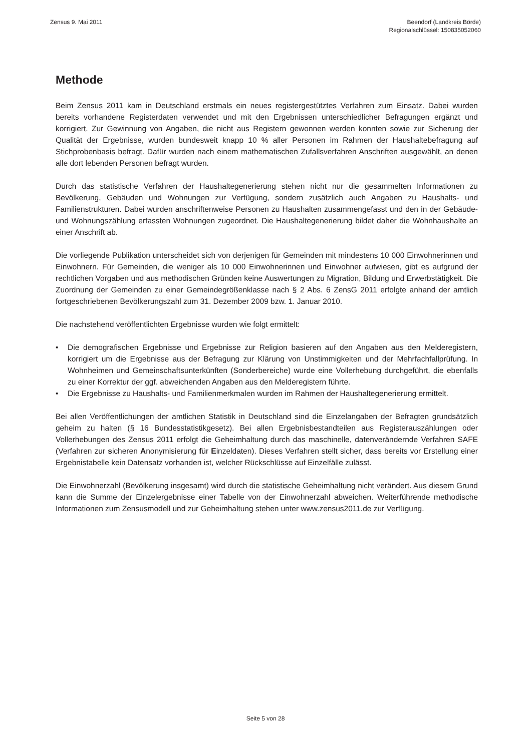Zensus 9. Mai 2011 Beendorf (Landkreis Börde)
Regionalschlüssel: 150835052060
Methode
Beim Zensus 2011 kam in Deutschland erstmals ein neues registergestütztes Verfahren zum Einsatz. Dabei wurden bereits vorhandene Registerdaten verwendet und mit den Ergebnissen unterschiedlicher Befragungen ergänzt und korrigiert. Zur Gewinnung von Angaben, die nicht aus Registern gewonnen werden konnten sowie zur Sicherung der Qualität der Ergebnisse, wurden bundesweit knapp 10 % aller Personen im Rahmen der Haushaltebefragung auf Stichprobenbasis befragt. Dafür wurden nach einem mathematischen Zufallsverfahren Anschriften ausgewählt, an denen alle dort lebenden Personen befragt wurden.
Durch das statistische Verfahren der Haushaltegenerierung stehen nicht nur die gesammelten Informationen zu Bevölkerung, Gebäuden und Wohnungen zur Verfügung, sondern zusätzlich auch Angaben zu Haushalts- und Familienstrukturen. Dabei wurden anschriftenweise Personen zu Haushalten zusammengefasst und den in der Gebäude- und Wohnungszählung erfassten Wohnungen zugeordnet. Die Haushaltegenerierung bildet daher die Wohnhaushalte an einer Anschrift ab.
Die vorliegende Publikation unterscheidet sich von derjenigen für Gemeinden mit mindestens 10 000 Einwohnerinnen und Einwohnern. Für Gemeinden, die weniger als 10 000 Einwohnerinnen und Einwohner aufwiesen, gibt es aufgrund der rechtlichen Vorgaben und aus methodischen Gründen keine Auswertungen zu Migration, Bildung und Erwerbstätigkeit. Die Zuordnung der Gemeinden zu einer Gemeindegrößenklasse nach § 2 Abs. 6 ZensG 2011 erfolgte anhand der amtlich fortgeschriebenen Bevölkerungszahl zum 31. Dezember 2009 bzw. 1. Januar 2010.
Die nachstehend veröffentlichten Ergebnisse wurden wie folgt ermittelt:
• Die demografischen Ergebnisse und Ergebnisse zur Religion basieren auf den Angaben aus den Melderegistern, korrigiert um die Ergebnisse aus der Befragung zur Klärung von Unstimmigkeiten und der Mehrfachfallprüfung. In Wohnheimen und Gemeinschaftsunterkünften (Sonderbereiche) wurde eine Vollerhebung durchgeführt, die ebenfalls zu einer Korrektur der ggf. abweichenden Angaben aus den Melderegistern führte.
• Die Ergebnisse zu Haushalts- und Familienmerkmalen wurden im Rahmen der Haushaltegenerierung ermittelt.
Bei allen Veröffentlichungen der amtlichen Statistik in Deutschland sind die Einzelangaben der Befragten grundsätzlich geheim zu halten (§ 16 Bundesstatistikgesetz). Bei allen Ergebnisbestandteilen aus Registerauszählungen oder Vollerhebungen des Zensus 2011 erfolgt die Geheimhaltung durch das maschinelle, datenverändernde Verfahren SAFE (Verfahren zur sicheren Anonymisierung für Einzeldaten). Dieses Verfahren stellt sicher, dass bereits vor Erstellung einer Ergebnistabelle kein Datensatz vorhanden ist, welcher Rückschlüsse auf Einzelfälle zulässt.
Die Einwohnerzahl (Bevölkerung insgesamt) wird durch die statistische Geheimhaltung nicht verändert. Aus diesem Grund kann die Summe der Einzelergebnisse einer Tabelle von der Einwohnerzahl abweichen. Weiterführende methodische Informationen zum Zensusmodell und zur Geheimhaltung stehen unter www.zensus2011.de zur Verfügung.
Seite 5 von 28